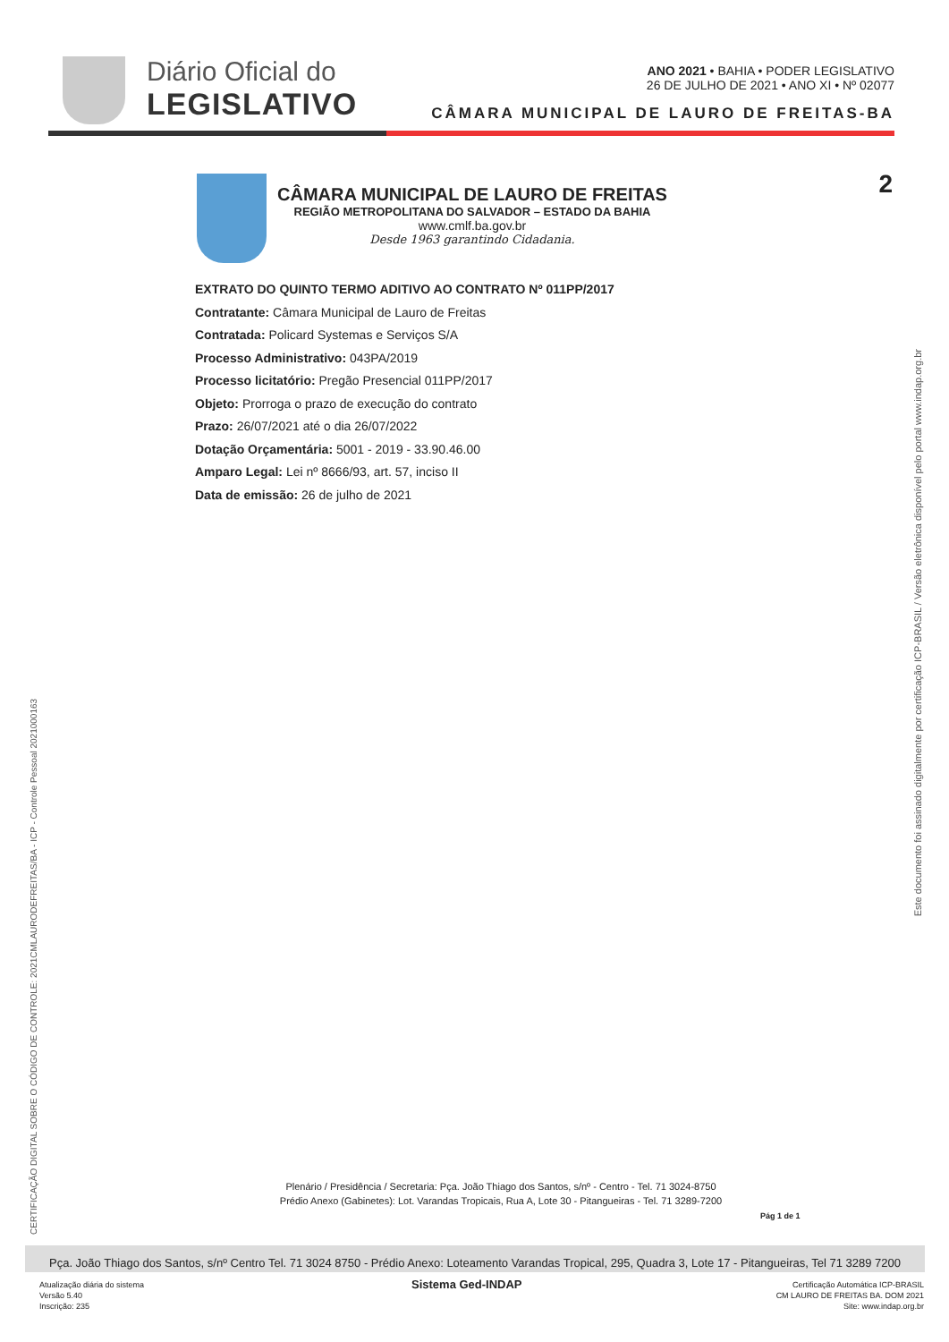Diário Oficial do
LEGISLATIVO
ANO 2021 • BAHIA • PODER LEGISLATIVO
26 DE JULHO DE 2021 • ANO XI • Nº 02077
CÂMARA MUNICIPAL DE LAURO DE FREITAS-BA
2
CÂMARA MUNICIPAL DE LAURO DE FREITAS
REGIÃO METROPOLITANA DO SALVADOR – ESTADO DA BAHIA
www.cmlf.ba.gov.br
Desde 1963 garantindo Cidadania.
EXTRATO DO QUINTO TERMO ADITIVO AO CONTRATO Nº 011PP/2017
Contratante: Câmara Municipal de Lauro de Freitas
Contratada: Policard Systemas e Serviços S/A
Processo Administrativo: 043PA/2019
Processo licitatório: Pregão Presencial 011PP/2017
Objeto: Prorroga o prazo de execução do contrato
Prazo: 26/07/2021 até o dia 26/07/2022
Dotação Orçamentária: 5001 - 2019 - 33.90.46.00
Amparo Legal: Lei nº 8666/93, art. 57, inciso II
Data de emissão: 26 de julho de 2021
CERTIFICAÇÃO DIGITAL SOBRE O CÓDIGO DE CONTROLE: 2021CMLAURODEFREITAS/BA - ICP - Controle Pessoal 2021000163
Este documento foi assinado digitalmente por certificação ICP-BRASIL / Versão eletrônica disponível pelo portal www.indap.org.br
Plenário / Presidência / Secretaria: Pça. João Thiago dos Santos, s/nº - Centro - Tel. 71 3024-8750
Prédio Anexo (Gabinetes): Lot. Varandas Tropicais, Rua A, Lote 30 - Pitangueiras - Tel. 71 3289-7200
Pág 1 de 1
Pça. João Thiago dos Santos, s/nº Centro Tel. 71 3024 8750 - Prédio Anexo: Loteamento Varandas Tropical, 295, Quadra 3, Lote 17 - Pitangueiras, Tel 71 3289 7200
Atualização diária do sistema
Versão 5.40
Inscrição: 235
Sistema Ged-INDAP
Certificação Automática ICP-BRASIL
CM LAURO DE FREITAS BA. DOM 2021
Site: www.indap.org.br